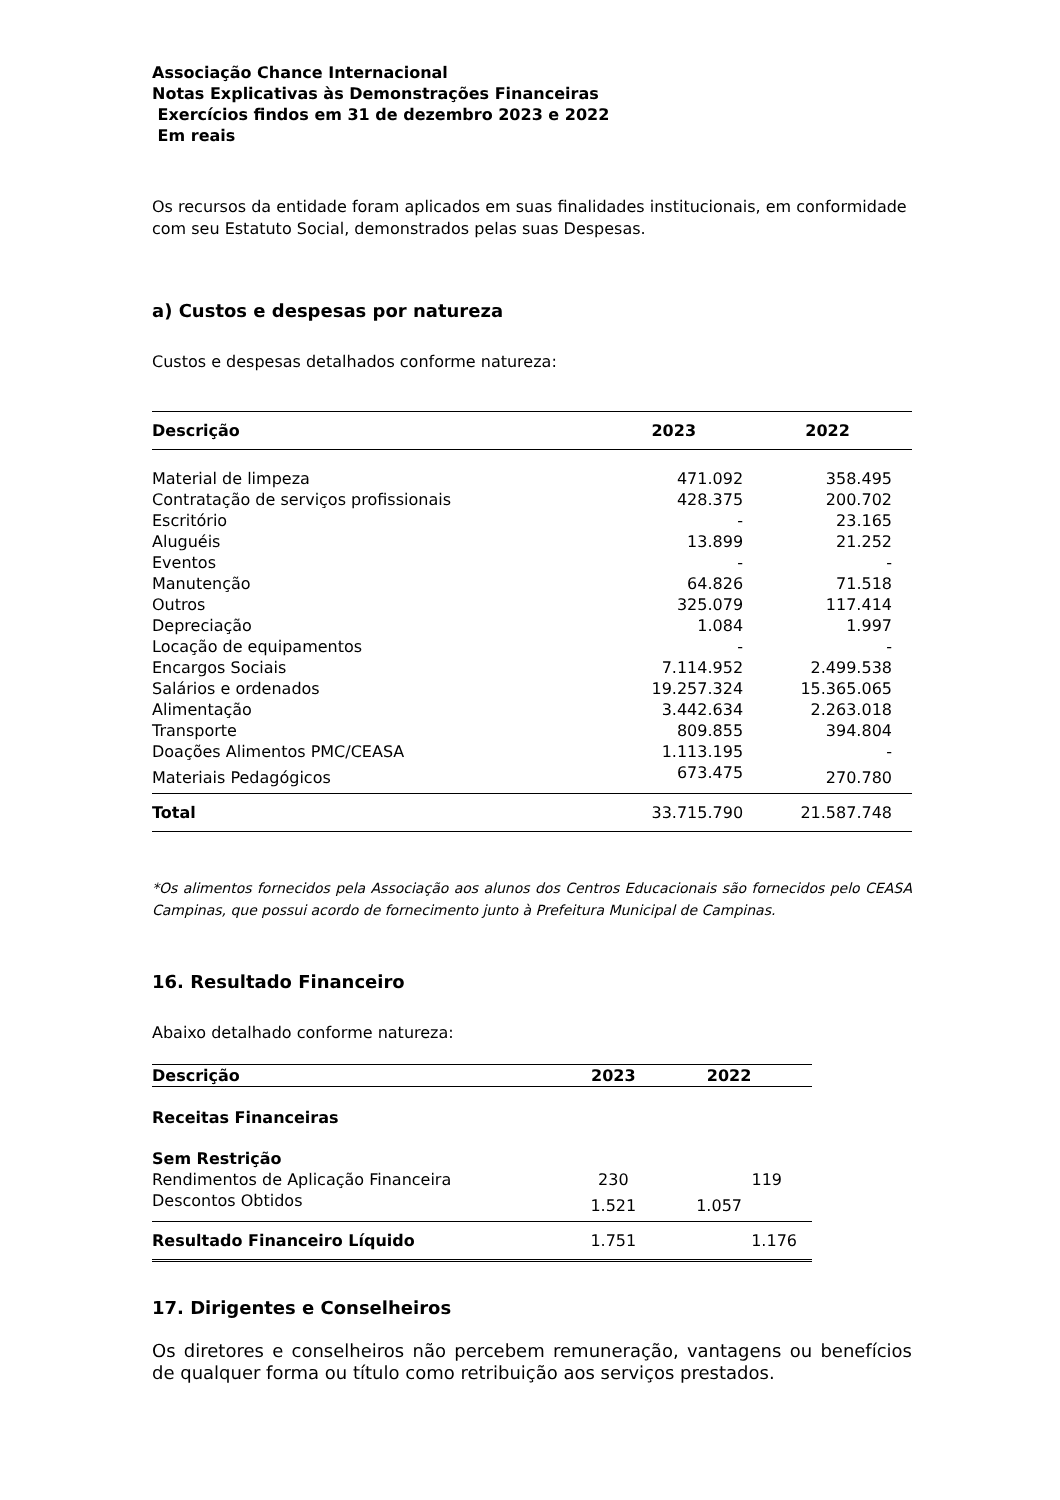Associação Chance Internacional
Notas Explicativas às Demonstrações Financeiras
Exercícios findos em 31 de dezembro 2023 e 2022
Em reais
Os recursos da entidade foram aplicados em suas finalidades institucionais, em conformidade com seu Estatuto Social, demonstrados pelas suas Despesas.
a) Custos e despesas por natureza
Custos e despesas detalhados conforme natureza:
| Descrição | 2023 | 2022 |
| --- | --- | --- |
| Material de limpeza | 471.092 | 358.495 |
| Contratação de serviços profissionais | 428.375 | 200.702 |
| Escritório | - | 23.165 |
| Aluguéis | 13.899 | 21.252 |
| Eventos | - | - |
| Manutenção | 64.826 | 71.518 |
| Outros | 325.079 | 117.414 |
| Depreciação | 1.084 | 1.997 |
| Locação de equipamentos | - | - |
| Encargos Sociais | 7.114.952 | 2.499.538 |
| Salários e ordenados | 19.257.324 | 15.365.065 |
| Alimentação | 3.442.634 | 2.263.018 |
| Transporte | 809.855 | 394.804 |
| Doações Alimentos PMC/CEASA | 1.113.195 | - |
| Materiais Pedagógicos | 673.475 | 270.780 |
| Total | 33.715.790 | 21.587.748 |
*Os alimentos fornecidos pela Associação aos alunos dos Centros Educacionais são fornecidos pelo CEASA Campinas, que possui acordo de fornecimento junto à Prefeitura Municipal de Campinas.
16. Resultado Financeiro
Abaixo detalhado conforme natureza:
| Descrição | 2023 | 2022 |
| --- | --- | --- |
| Receitas Financeiras | | |
| Sem Restrição | | |
| Rendimentos de Aplicação Financeira | 230 | 119 |
| Descontos Obtidos | 1.521 | 1.057 |
| Resultado Financeiro Líquido | 1.751 | 1.176 |
17. Dirigentes e Conselheiros
Os diretores e conselheiros não percebem remuneração, vantagens ou benefícios de qualquer forma ou título como retribuição aos serviços prestados.